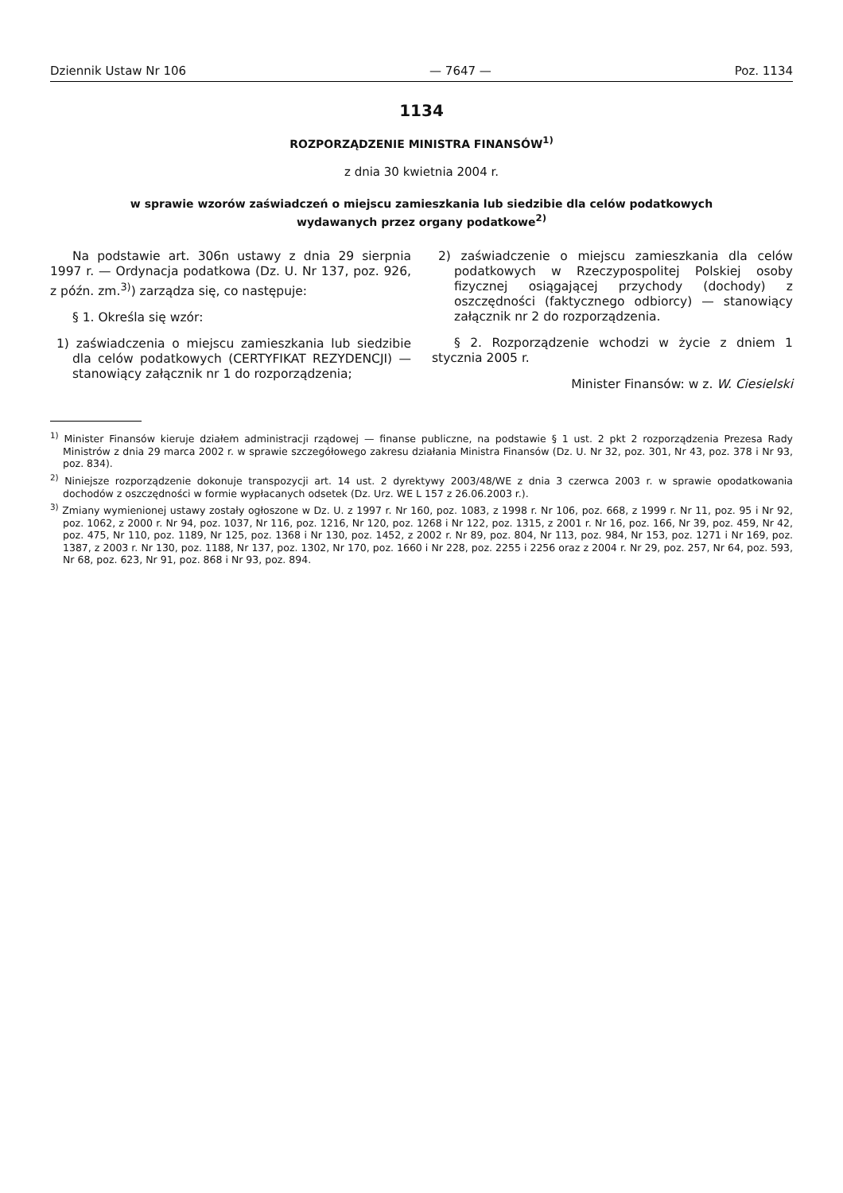Dziennik Ustaw Nr 106 — 7647 — Poz. 1134
1134
ROZPORZĄDZENIE MINISTRA FINANSÓW<sup>1)</sup>
z dnia 30 kwietnia 2004 r.
w sprawie wzorów zaświadczeń o miejscu zamieszkania lub siedzibie dla celów podatkowych
wydawanych przez organy podatkowe<sup>2)</sup>
Na podstawie art. 306n ustawy z dnia 29 sierpnia 1997 r. — Ordynacja podatkowa (Dz. U. Nr 137, poz. 926, z późn. zm.<sup>3)</sup>) zarządza się, co następuje:
§ 1. Określa się wzór:
1) zaświadczenia o miejscu zamieszkania lub siedzibie dla celów podatkowych (CERTYFIKAT REZYDENCJI) — stanowiący załącznik nr 1 do rozporządzenia;
2) zaświadczenie o miejscu zamieszkania dla celów podatkowych w Rzeczypospolitej Polskiej osoby fizycznej osiągającej przychody (dochody) z oszczędności (faktycznego odbiorcy) — stanowiący załącznik nr 2 do rozporządzenia.
§ 2. Rozporządzenie wchodzi w życie z dniem 1 stycznia 2005 r.
Minister Finansów: w z. W. Ciesielski
<sup>1)</sup> Minister Finansów kieruje działem administracji rządowej — finanse publiczne, na podstawie § 1 ust. 2 pkt 2 rozporządzenia Prezesa Rady Ministrów z dnia 29 marca 2002 r. w sprawie szczegółowego zakresu działania Ministra Finansów (Dz. U. Nr 32, poz. 301, Nr 43, poz. 378 i Nr 93, poz. 834).
<sup>2)</sup> Niniejsze rozporządzenie dokonuje transpozycji art. 14 ust. 2 dyrektywy 2003/48/WE z dnia 3 czerwca 2003 r. w sprawie opodatkowania dochodów z oszczędności w formie wypłacanych odsetek (Dz. Urz. WE L 157 z 26.06.2003 r.).
<sup>3)</sup> Zmiany wymienionej ustawy zostały ogłoszone w Dz. U. z 1997 r. Nr 160, poz. 1083, z 1998 r. Nr 106, poz. 668, z 1999 r. Nr 11, poz. 95 i Nr 92, poz. 1062, z 2000 r. Nr 94, poz. 1037, Nr 116, poz. 1216, Nr 120, poz. 1268 i Nr 122, poz. 1315, z 2001 r. Nr 16, poz. 166, Nr 39, poz. 459, Nr 42, poz. 475, Nr 110, poz. 1189, Nr 125, poz. 1368 i Nr 130, poz. 1452, z 2002 r. Nr 89, poz. 804, Nr 113, poz. 984, Nr 153, poz. 1271 i Nr 169, poz. 1387, z 2003 r. Nr 130, poz. 1188, Nr 137, poz. 1302, Nr 170, poz. 1660 i Nr 228, poz. 2255 i 2256 oraz z 2004 r. Nr 29, poz. 257, Nr 64, poz. 593, Nr 68, poz. 623, Nr 91, poz. 868 i Nr 93, poz. 894.